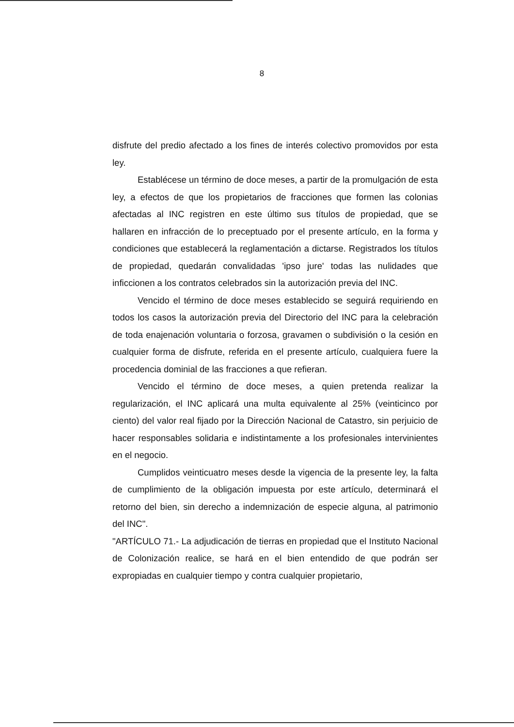8
disfrute del predio afectado a los fines de interés colectivo promovidos por esta ley.
Establécese un término de doce meses, a partir de la promulgación de esta ley, a efectos de que los propietarios de fracciones que formen las colonias afectadas al INC registren en este último sus títulos de propiedad, que se hallaren en infracción de lo preceptuado por el presente artículo, en la forma y condiciones que establecerá la reglamentación a dictarse. Registrados los títulos de propiedad, quedarán convalidadas 'ipso jure' todas las nulidades que inficcionen a los contratos celebrados sin la autorización previa del INC.
Vencido el término de doce meses establecido se seguirá requiriendo en todos los casos la autorización previa del Directorio del INC para la celebración de toda enajenación voluntaria o forzosa, gravamen o subdivisión o la cesión en cualquier forma de disfrute, referida en el presente artículo, cualquiera fuere la procedencia dominial de las fracciones a que refieran.
Vencido el término de doce meses, a quien pretenda realizar la regularización, el INC aplicará una multa equivalente al 25% (veinticinco por ciento) del valor real fijado por la Dirección Nacional de Catastro, sin perjuicio de hacer responsables solidaria e indistintamente a los profesionales intervinientes en el negocio.
Cumplidos veinticuatro meses desde la vigencia de la presente ley, la falta de cumplimiento de la obligación impuesta por este artículo, determinará el retorno del bien, sin derecho a indemnización de especie alguna, al patrimonio del INC".
"ARTÍCULO 71.- La adjudicación de tierras en propiedad que el Instituto Nacional de Colonización realice, se hará en el bien entendido de que podrán ser expropiadas en cualquier tiempo y contra cualquier propietario,